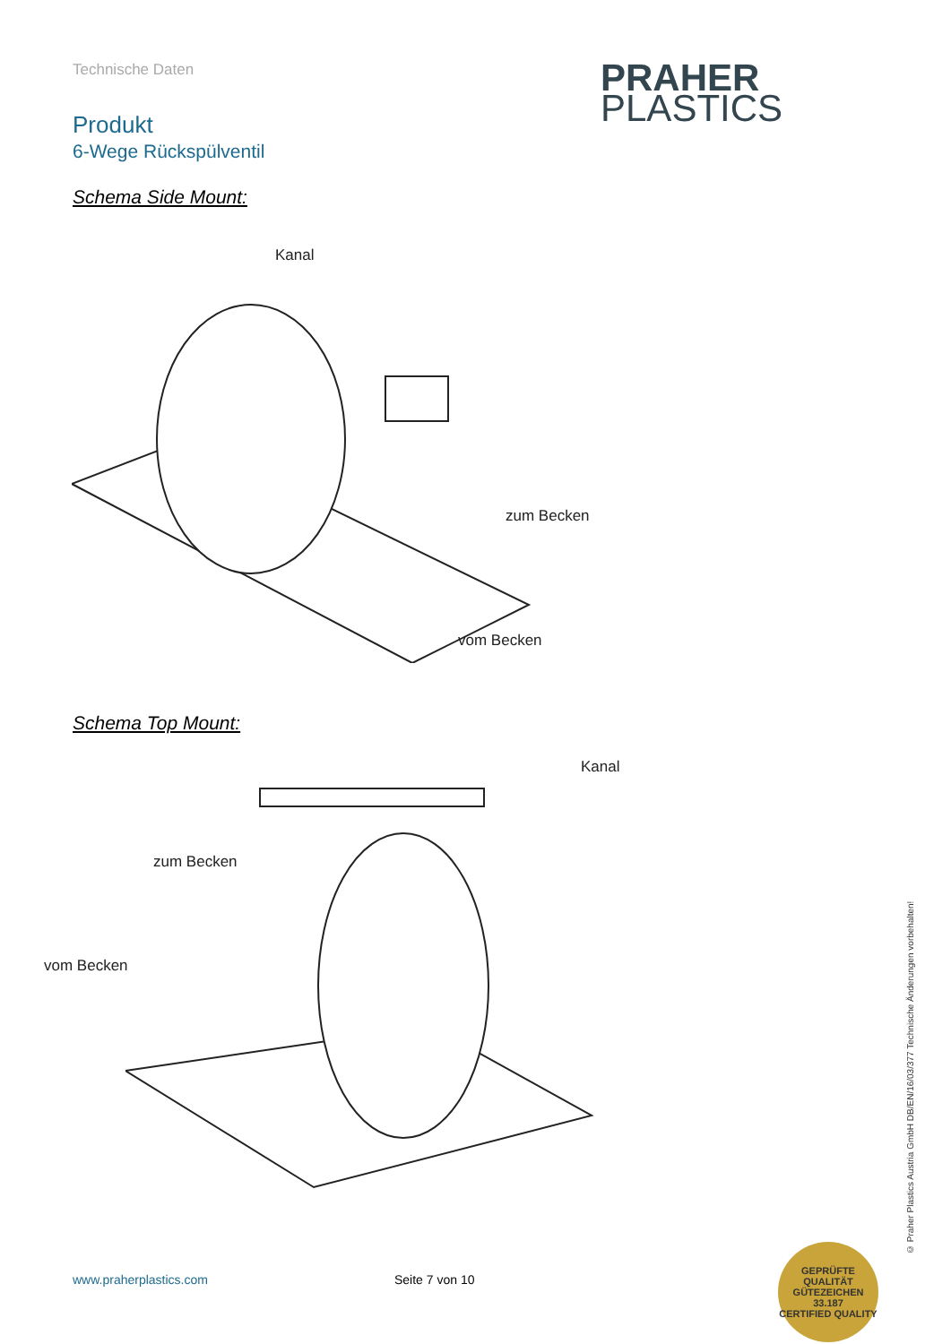Technische Daten
Produkt
6-Wege Rückspülventil
PRAHER
PLASTICS
Schema Side Mount:
Kanal
zum Becken
vom Becken
Schema Top Mount:
Kanal
zum Becken
vom Becken
© Praher Plastics Austria GmbH DB/EN/16/03/377 Technische Änderungen vorbehalten!
www.praherplastics.com Seite 7 von 10
GEPRÜFTE QUALITÄT
GÜTEZEICHEN
33.187
CERTIFIED QUALITY